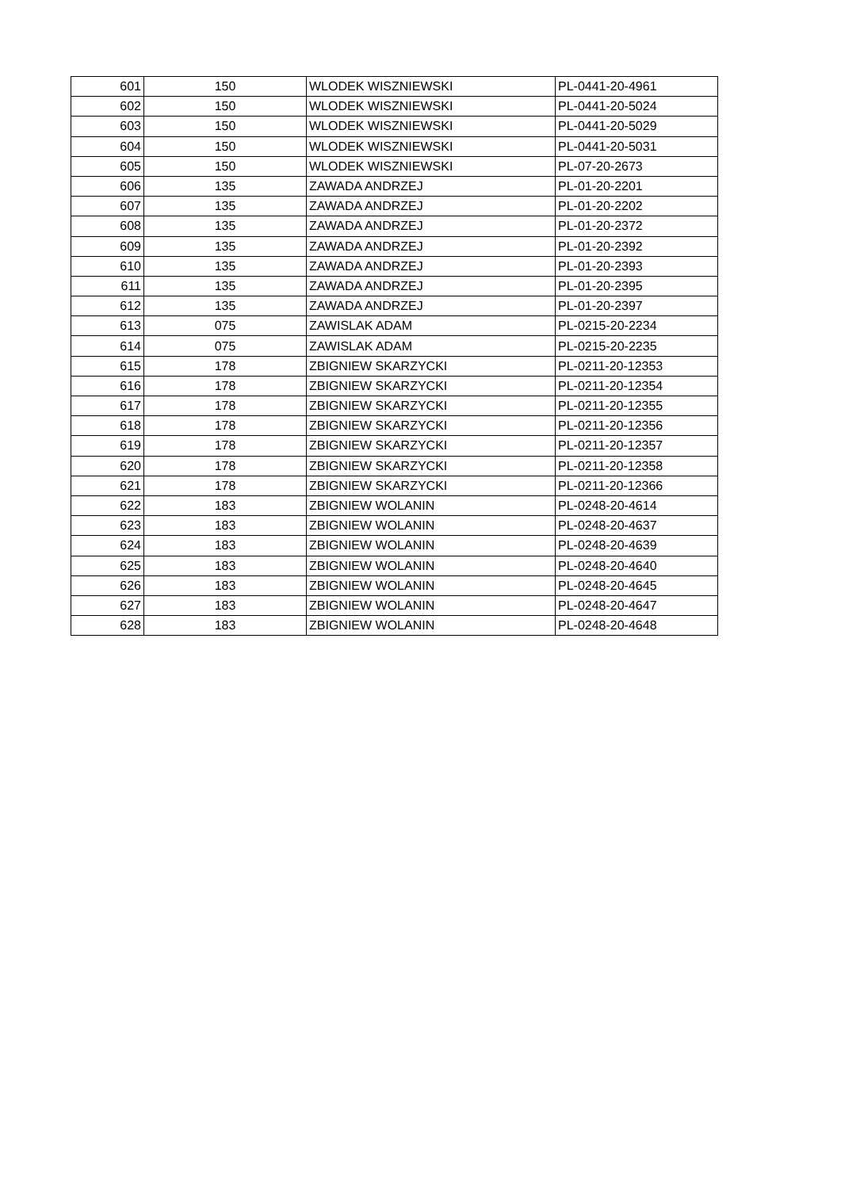| 601 | 150 | WLODEK WISZNIEWSKI | PL-0441-20-4961 |
| 602 | 150 | WLODEK WISZNIEWSKI | PL-0441-20-5024 |
| 603 | 150 | WLODEK WISZNIEWSKI | PL-0441-20-5029 |
| 604 | 150 | WLODEK WISZNIEWSKI | PL-0441-20-5031 |
| 605 | 150 | WLODEK WISZNIEWSKI | PL-07-20-2673 |
| 606 | 135 | ZAWADA ANDRZEJ | PL-01-20-2201 |
| 607 | 135 | ZAWADA ANDRZEJ | PL-01-20-2202 |
| 608 | 135 | ZAWADA ANDRZEJ | PL-01-20-2372 |
| 609 | 135 | ZAWADA ANDRZEJ | PL-01-20-2392 |
| 610 | 135 | ZAWADA ANDRZEJ | PL-01-20-2393 |
| 611 | 135 | ZAWADA ANDRZEJ | PL-01-20-2395 |
| 612 | 135 | ZAWADA ANDRZEJ | PL-01-20-2397 |
| 613 | 075 | ZAWISLAK ADAM | PL-0215-20-2234 |
| 614 | 075 | ZAWISLAK ADAM | PL-0215-20-2235 |
| 615 | 178 | ZBIGNIEW SKARZYCKI | PL-0211-20-12353 |
| 616 | 178 | ZBIGNIEW SKARZYCKI | PL-0211-20-12354 |
| 617 | 178 | ZBIGNIEW SKARZYCKI | PL-0211-20-12355 |
| 618 | 178 | ZBIGNIEW SKARZYCKI | PL-0211-20-12356 |
| 619 | 178 | ZBIGNIEW SKARZYCKI | PL-0211-20-12357 |
| 620 | 178 | ZBIGNIEW SKARZYCKI | PL-0211-20-12358 |
| 621 | 178 | ZBIGNIEW SKARZYCKI | PL-0211-20-12366 |
| 622 | 183 | ZBIGNIEW WOLANIN | PL-0248-20-4614 |
| 623 | 183 | ZBIGNIEW WOLANIN | PL-0248-20-4637 |
| 624 | 183 | ZBIGNIEW WOLANIN | PL-0248-20-4639 |
| 625 | 183 | ZBIGNIEW WOLANIN | PL-0248-20-4640 |
| 626 | 183 | ZBIGNIEW WOLANIN | PL-0248-20-4645 |
| 627 | 183 | ZBIGNIEW WOLANIN | PL-0248-20-4647 |
| 628 | 183 | ZBIGNIEW WOLANIN | PL-0248-20-4648 |